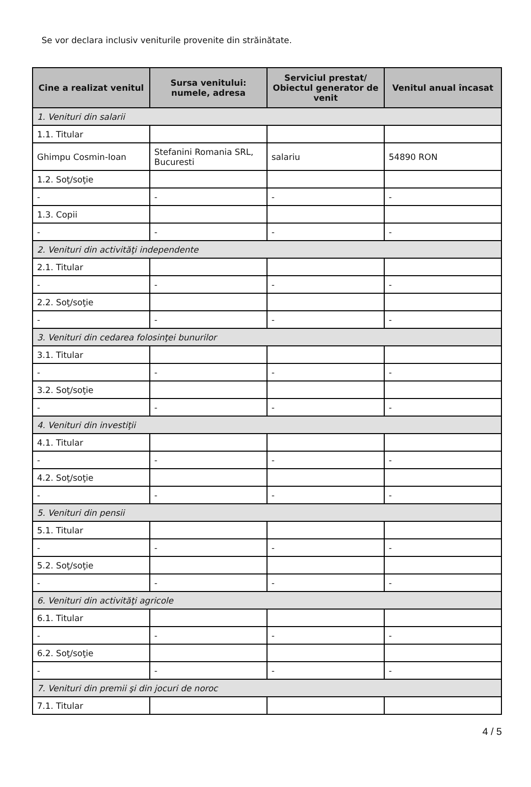Se vor declara inclusiv veniturile provenite din străinătate.
| Cine a realizat venitul | Sursa venitului: numele, adresa | Serviciul prestat/ Obiectul generator de venit | Venitul anual încasat |
| --- | --- | --- | --- |
| 1. Venituri din salarii | | | |
| 1.1. Titular | | | |
| Ghimpu Cosmin-Ioan | Stefanini Romania SRL, Bucuresti | salariu | 54890 RON |
| 1.2. Soţ/soţie | | | |
| - | - | - | - |
| 1.3. Copii | | | |
| - | - | - | - |
| 2. Venituri din activităţi independente | | | |
| 2.1. Titular | | | |
| - | - | - | - |
| 2.2. Soţ/soţie | | | |
| - | - | - | - |
| 3. Venituri din cedarea folosinţei bunurilor | | | |
| 3.1. Titular | | | |
| - | - | - | - |
| 3.2. Soţ/soţie | | | |
| - | - | - | - |
| 4. Venituri din investiţii | | | |
| 4.1. Titular | | | |
| - | - | - | - |
| 4.2. Soţ/soţie | | | |
| - | - | - | - |
| 5. Venituri din pensii | | | |
| 5.1. Titular | | | |
| - | - | - | - |
| 5.2. Soţ/soţie | | | |
| - | - | - | - |
| 6. Venituri din activităţi agricole | | | |
| 6.1. Titular | | | |
| - | - | - | - |
| 6.2. Soţ/soţie | | | |
| - | - | - | - |
| 7. Venituri din premii şi din jocuri de noroc | | | |
| 7.1. Titular | | | |
4 / 5